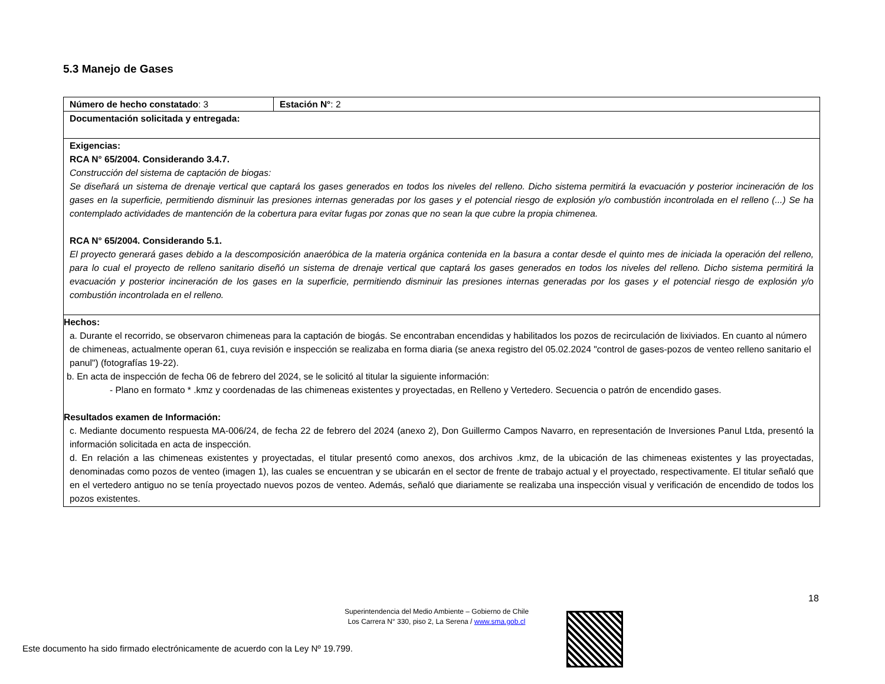5.3 Manejo de Gases
| Número de hecho constatado : 3 | Estación N° : 2 |
| Documentación solicitada y entregada: | |
| Exigencias: RCA N° 65/2004. Considerando 3.4.7. Construcción del sistema de captación de biogas: Se diseñará un sistema de drenaje vertical que captará los gases generados en todos los niveles del relleno. Dicho sistema permitirá la evacuación y posterior incineración de los gases en la superficie, permitiendo disminuir las presiones internas generadas por los gases y el potencial riesgo de explosión y/o combustión incontrolada en el relleno (...) Se ha contemplado actividades de mantención de la cobertura para evitar fugas por zonas que no sean la que cubre la propia chimenea. RCA N° 65/2004. Considerando 5.1. El proyecto generará gases debido a la descomposición anaeróbica de la materia orgánica contenida en la basura a contar desde el quinto mes de iniciada la operación del relleno, para lo cual el proyecto de relleno sanitario diseñó un sistema de drenaje vertical que captará los gases generados en todos los niveles del relleno. Dicho sistema permitirá la evacuación y posterior incineración de los gases en la superficie, permitiendo disminuir las presiones internas generadas por los gases y el potencial riesgo de explosión y/o combustión incontrolada en el relleno. | |
| Hechos: a. Durante el recorrido, se observaron chimeneas para la captación de biogás. Se encontraban encendidas y habilitados los pozos de recirculación de lixiviados. En cuanto al número de chimeneas, actualmente operan 61, cuya revisión e inspección se realizaba en forma diaria (se anexa registro del 05.02.2024 "control de gases-pozos de venteo relleno sanitario el panul") (fotografías 19-22). b. En acta de inspección de fecha 06 de febrero del 2024, se le solicitó al titular la siguiente información: - Plano en formato * .kmz y coordenadas de las chimeneas existentes y proyectadas, en Relleno y Vertedero. Secuencia o patrón de encendido gases. Resultados examen de Información: c. Mediante documento respuesta MA-006/24, de fecha 22 de febrero del 2024 (anexo 2), Don Guillermo Campos Navarro, en representación de Inversiones Panul Ltda, presentó la información solicitada en acta de inspección. d. En relación a las chimeneas existentes y proyectadas, el titular presentó como anexos, dos archivos .kmz, de la ubicación de las chimeneas existentes y las proyectadas, denominadas como pozos de venteo (imagen 1), las cuales se encuentran y se ubicarán en el sector de frente de trabajo actual y el proyectado, respectivamente. El titular señaló que en el vertedero antiguo no se tenía proyectado nuevos pozos de venteo. Además, señaló que diariamente se realizaba una inspección visual y verificación de encendido de todos los pozos existentes. | |
18
Superintendencia del Medio Ambiente – Gobierno de Chile
Los Carrera N° 330, piso 2, La Serena / www.sma.gob.cl
Este documento ha sido firmado electrónicamente de acuerdo con la Ley Nº 19.799.